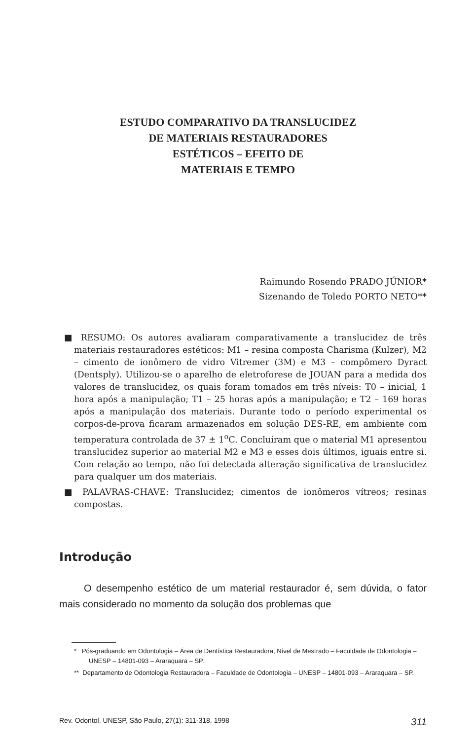ESTUDO COMPARATIVO DA TRANSLUCIDEZ
DE MATERIAIS RESTAURADORES
ESTÉTICOS – EFEITO DE
MATERIAIS E TEMPO
Raimundo Rosendo PRADO JÚNIOR*
Sizenando de Toledo PORTO NETO**
■ RESUMO: Os autores avaliaram comparativamente a translucidez de três materiais restauradores estéticos: M1 – resina composta Charisma (Kulzer), M2 – cimento de ionômero de vidro Vitremer (3M) e M3 – compômero Dyract (Dentsply). Utilizou-se o aparelho de eletroforese de JOUAN para a medida dos valores de translucidez, os quais foram tomados em três níveis: T0 – inicial, 1 hora após a manipulação; T1 – 25 horas após a manipulação; e T2 – 169 horas após a manipulação dos materiais. Durante todo o período experimental os corpos-de-prova ficaram armazenados em solução DES-RE, em ambiente com temperatura controlada de 37 ± 1<sup>o</sup>C. Concluíram que o material M1 apresentou translucidez superior ao material M2 e M3 e esses dois últimos, iguais entre si. Com relação ao tempo, não foi detectada alteração significativa de translucidez para qualquer um dos materiais.
■ PALAVRAS-CHAVE: Translucidez; cimentos de ionômeros vítreos; resinas compostas.
Introdução
O desempenho estético de um material restaurador é, sem dúvida, o fator mais considerado no momento da solução dos problemas que
* Pós-graduando em Odontologia – Área de Dentística Restauradora, Nível de Mestrado – Faculdade de Odontologia – UNESP – 14801-093 – Araraquara – SP.
** Departamento de Odontologia Restauradora – Faculdade de Odontologia – UNESP – 14801-093 – Araraquara – SP.
Rev. Odontol. UNESP, São Paulo, 27(1): 311-318, 1998 311